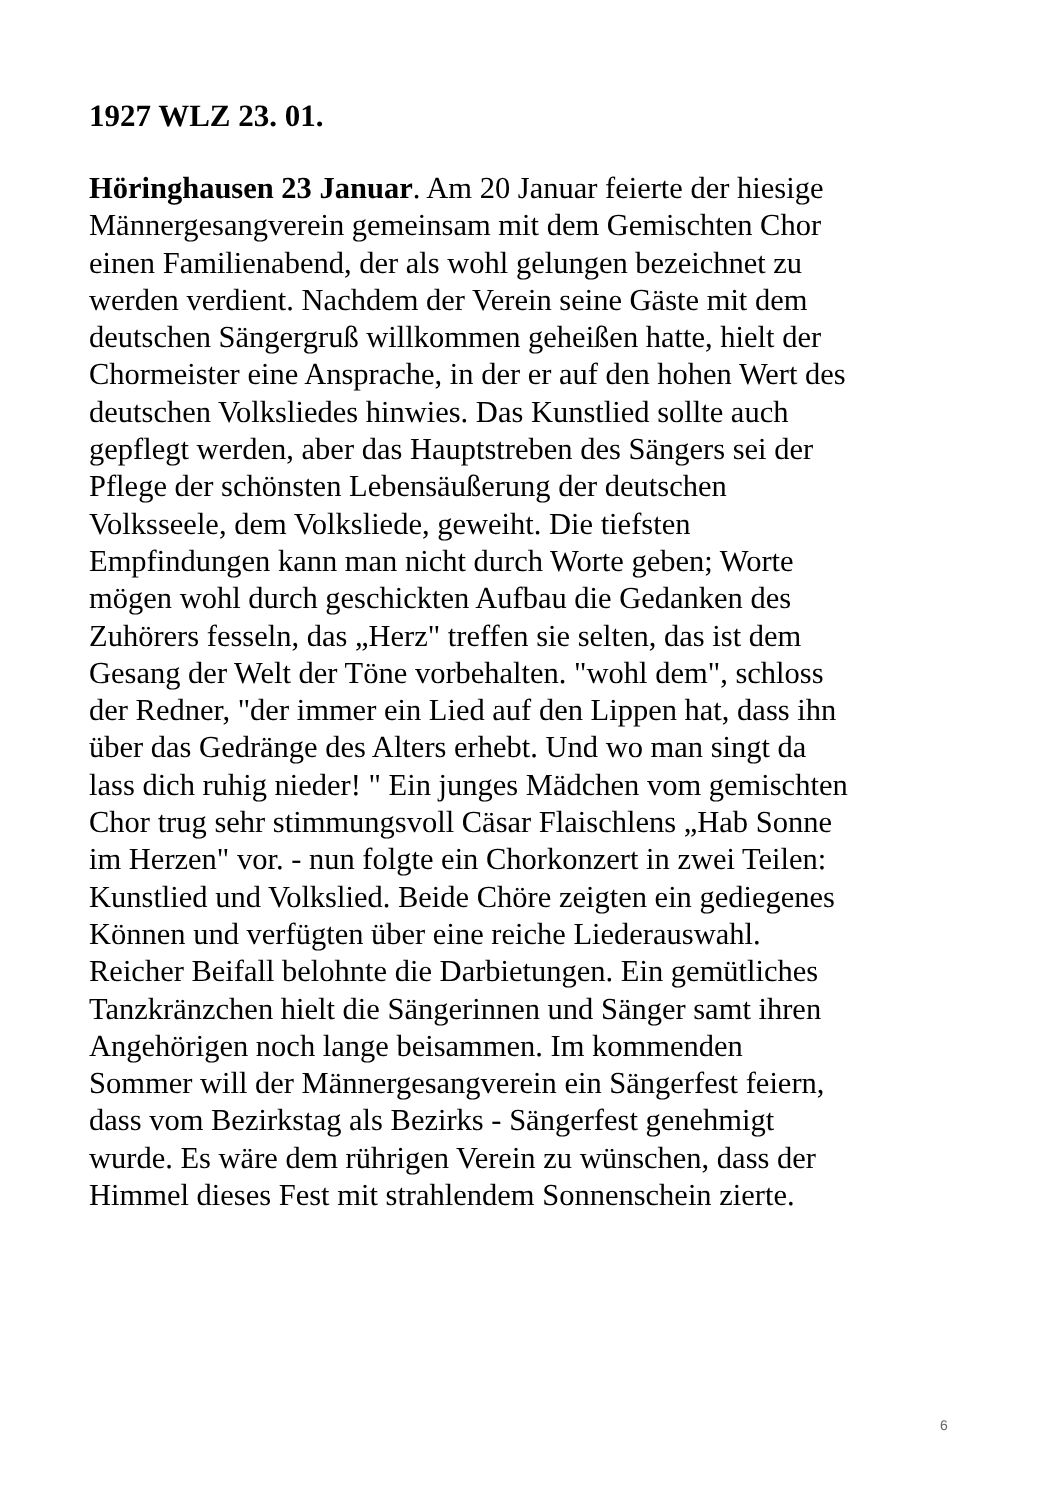1927 WLZ 23. 01.
Höringhausen 23 Januar. Am 20 Januar feierte der hiesige
Männergesangverein gemeinsam mit dem Gemischten Chor
einen Familienabend, der als wohl gelungen bezeichnet zu
werden verdient. Nachdem der Verein seine Gäste mit dem
deutschen Sängergruß willkommen geheißen hatte, hielt der
Chormeister eine Ansprache, in der er auf den hohen Wert des
deutschen Volksliedes hinwies. Das Kunstlied sollte auch
gepflegt werden, aber das Hauptstreben des Sängers sei der
Pflege der schönsten Lebensäußerung der deutschen
Volksseele, dem Volksliede, geweiht. Die tiefsten
Empfindungen kann man nicht durch Worte geben; Worte
mögen wohl durch geschickten Aufbau die Gedanken des
Zuhörers fesseln, das „Herz" treffen sie selten, das ist dem
Gesang der Welt der Töne vorbehalten. "wohl dem", schloss
der Redner, "der immer ein Lied auf den Lippen hat, dass ihn
über das Gedränge des Alters erhebt. Und wo man singt da
lass dich ruhig nieder! " Ein junges Mädchen vom gemischten
Chor trug sehr stimmungsvoll Cäsar Flaischlens „Hab Sonne
im Herzen" vor. - nun folgte ein Chorkonzert in zwei Teilen:
Kunstlied und Volkslied. Beide Chöre zeigten ein gediegenes
Können und verfügten über eine reiche Liederauswahl.
Reicher Beifall belohnte die Darbietungen. Ein gemütliches
Tanzkränzchen hielt die Sängerinnen und Sänger samt ihren
Angehörigen noch lange beisammen. Im kommenden
Sommer will der Männergesangverein ein Sängerfest feiern,
dass vom Bezirkstag als Bezirks - Sängerfest genehmigt
wurde. Es wäre dem rührigen Verein zu wünschen, dass der
Himmel dieses Fest mit strahlendem Sonnenschein zierte.
6